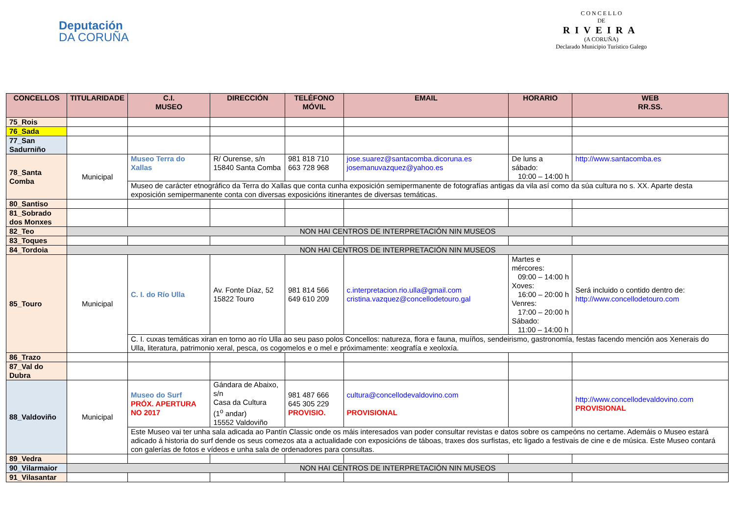Deputación
DA CORUÑA
C O N C E L L O
DE
RIVEIRA
(A CORUÑA)
Declarado Municipio Turístico Galego
| CONCELLOS | TITULARIDADE | C.I. MUSEO | DIRECCIÓN | TELÉFONO MÓVIL | EMAIL | HORARIO | WEB RR.SS. |
| --- | --- | --- | --- | --- | --- | --- | --- |
| 75_Rois | | | | | | | |
| 76_Sada | | | | | | | |
| 77_San Sadurniño | | | | | | | |
| 78_Santa Comba | Municipal | Museo Terra do Xallas | R/ Ourense, s/n 15840 Santa Comba | 981 818 710 663 728 968 | jose.suarez@santacomba.dicoruna.es josemanuvazquez@yahoo.es | De luns a sábado: 10:00 – 14:00 h | http://www.santacomba.es |
| | | Museo de carácter etnográfico da Terra do Xallas que conta cunha exposición semipermanente de fotografías antigas da vila así como da súa cultura no s. XX. Aparte desta exposición semipermanente conta con diversas exposicións itinerantes de diversas temáticas. | | | | | |
| 80_Santiso | | | | | | | |
| 81_Sobrado dos Monxes | | | | | | | |
| 82_Teo | NON HAI CENTROS DE INTERPRETACIÓN NIN MUSEOS | | | | | | |
| 83_Toques | | | | | | | |
| 84_Tordoia | NON HAI CENTROS DE INTERPRETACIÓN NIN MUSEOS | | | | | | |
| 85_Touro | Municipal | C. I. do Río Ulla | Av. Fonte Díaz, 52 15822 Touro | 981 814 566 649 610 209 | c.interpretacion.rio.ulla@gmail.com cristina.vazquez@concellodetouro.gal | Martes e mércores: 09:00 – 14:00 h Xoves: 16:00 – 20:00 h Venres: 17:00 – 20:00 h Sábado: 11:00 – 14:00 h | Será incluido o contido dentro de: http://www.concellodetouro.com |
| | | C. I. cuxas temáticas xiran en torno ao río Ulla ao seu paso polos Concellos: natureza, flora e fauna, muíños, sendeirismo, gastronomía, festas facendo mención aos Xenerais do Ulla, literatura, patrimonio xeral, pesca, os cogomelos e o mel e próximamente: xeografía e xeoloxía. | | | | | |
| 86_Trazo | | | | | | | |
| 87_Val do Dubra | | | | | | | |
| 88_Valdoviño | Municipal | Museo do Surf PRÓX. APERTURA NO 2017 | Gándara de Abaixo, s/n Casa da Cultura (1<sup>o</sup> andar) 15552 Valdoviño | 981 487 666 645 305 229 PROVISIO. | cultura@concellodevaldovino.com PROVISIONAL | | http://www.concellodevaldovino.com PROVISIONAL |
| | | Este Museo vai ter unha sala adicada ao Pantín Classic onde os máis interesados van poder consultar revistas e datos sobre os campeóns no certame. Ademáis o Museo estará adicado á historia do surf dende os seus comezos ata a actualidade con exposicións de táboas, traxes dos surfistas, etc ligado a festivais de cine e de música. Este Museo contará con galerías de fotos e vídeos e unha sala de ordenadores para consultas. | | | | | |
| 89_Vedra | | | | | | | |
| 90_Vilarmaior | NON HAI CENTROS DE INTERPRETACIÓN NIN MUSEOS | | | | | | |
| 91_Vilasantar | | | | | | | |